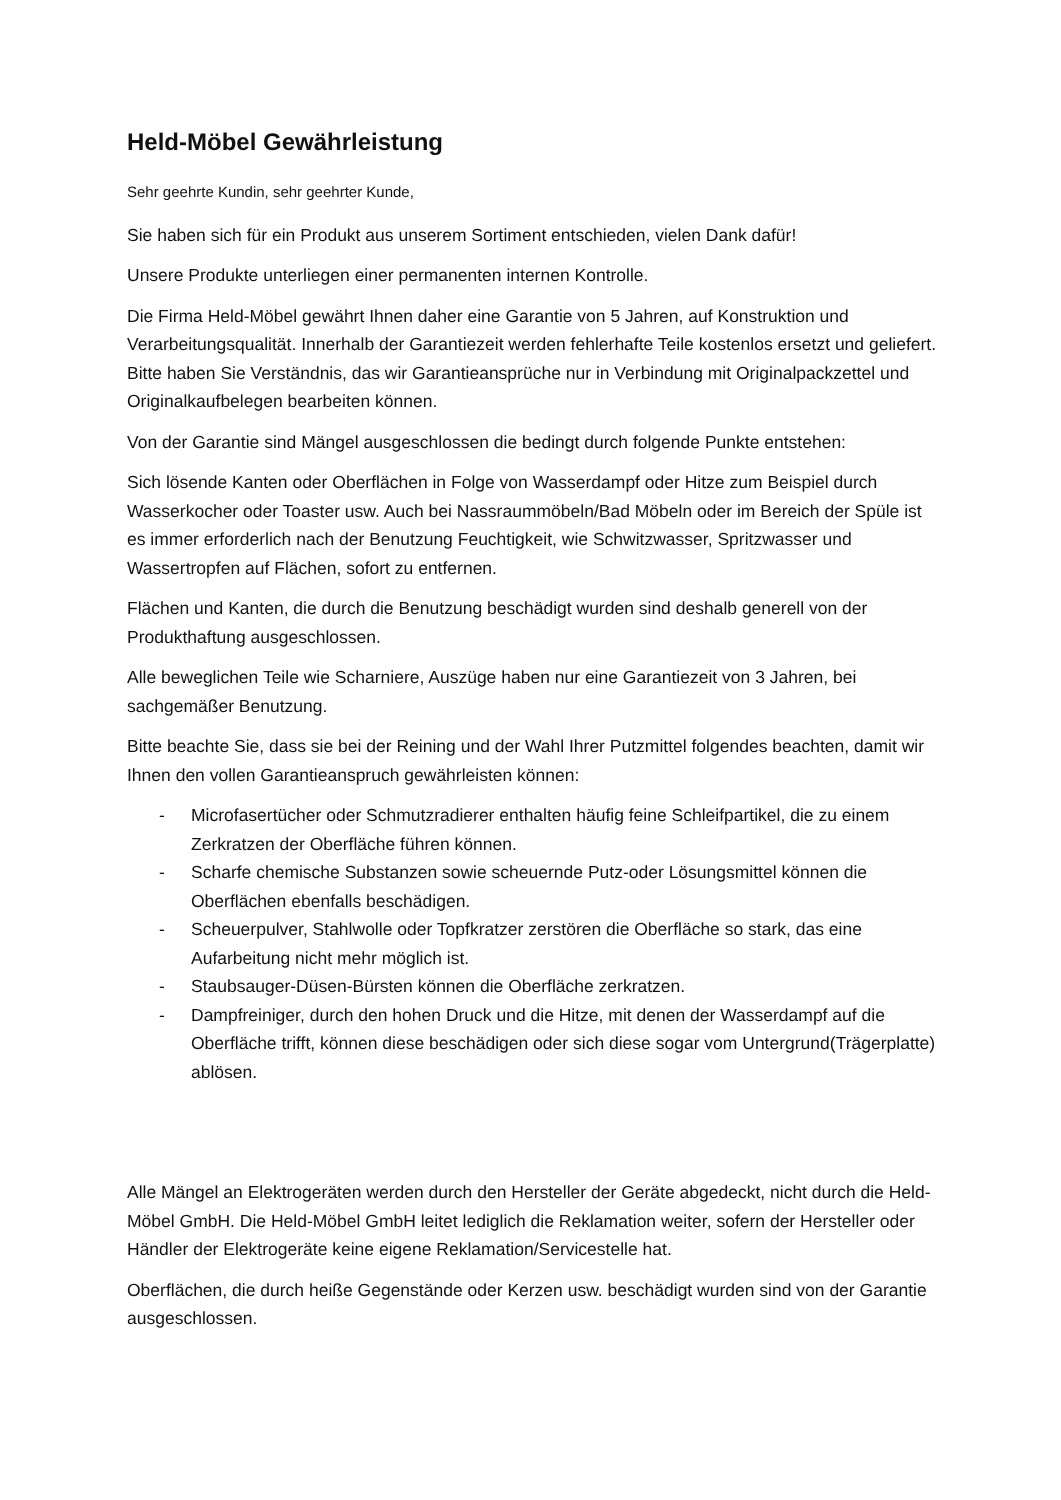Held-Möbel Gewährleistung
Sehr geehrte Kundin, sehr geehrter Kunde,
Sie haben sich für ein Produkt aus unserem Sortiment entschieden, vielen Dank dafür!
Unsere Produkte unterliegen einer permanenten internen Kontrolle.
Die Firma Held-Möbel gewährt Ihnen daher eine Garantie von 5 Jahren, auf Konstruktion und Verarbeitungsqualität. Innerhalb der Garantiezeit werden fehlerhafte Teile kostenlos ersetzt und geliefert. Bitte haben Sie Verständnis, das wir Garantieansprüche nur in Verbindung mit Originalpackzettel und Originalkaufbelegen bearbeiten können.
Von der Garantie sind Mängel ausgeschlossen die bedingt durch folgende Punkte entstehen:
Sich lösende Kanten oder Oberflächen in Folge von Wasserdampf oder Hitze zum Beispiel durch Wasserkocher oder Toaster usw. Auch bei Nassraummöbeln/Bad Möbeln oder im Bereich der Spüle ist es immer erforderlich nach der Benutzung Feuchtigkeit, wie Schwitzwasser, Spritzwasser und Wassertropfen auf Flächen, sofort zu entfernen.
Flächen und Kanten, die durch die Benutzung beschädigt wurden sind deshalb generell von der Produkthaftung ausgeschlossen.
Alle beweglichen Teile wie Scharniere, Auszüge haben nur eine Garantiezeit von 3 Jahren, bei sachgemäßer Benutzung.
Bitte beachte Sie, dass sie bei der Reining und der Wahl Ihrer Putzmittel folgendes beachten, damit wir Ihnen den vollen Garantieanspruch gewährleisten können:
- Microfasertücher oder Schmutzradierer enthalten häufig feine Schleifpartikel, die zu einem Zerkratzen der Oberfläche führen können.
- Scharfe chemische Substanzen sowie scheuernde Putz-oder Lösungsmittel können die Oberflächen ebenfalls beschädigen.
- Scheuerpulver, Stahlwolle oder Topfkratzer zerstören die Oberfläche so stark, das eine Aufarbeitung nicht mehr möglich ist.
- Staubsauger-Düsen-Bürsten können die Oberfläche zerkratzen.
- Dampfreiniger, durch den hohen Druck und die Hitze, mit denen der Wasserdampf auf die Oberfläche trifft, können diese beschädigen oder sich diese sogar vom Untergrund(Trägerplatte) ablösen.
Alle Mängel an Elektrogeräten werden durch den Hersteller der Geräte abgedeckt, nicht durch die Held-Möbel GmbH. Die Held-Möbel GmbH leitet lediglich die Reklamation weiter, sofern der Hersteller oder Händler der Elektrogeräte keine eigene Reklamation/Servicestelle hat.
Oberflächen, die durch heiße Gegenstände oder Kerzen usw. beschädigt wurden sind von der Garantie ausgeschlossen.